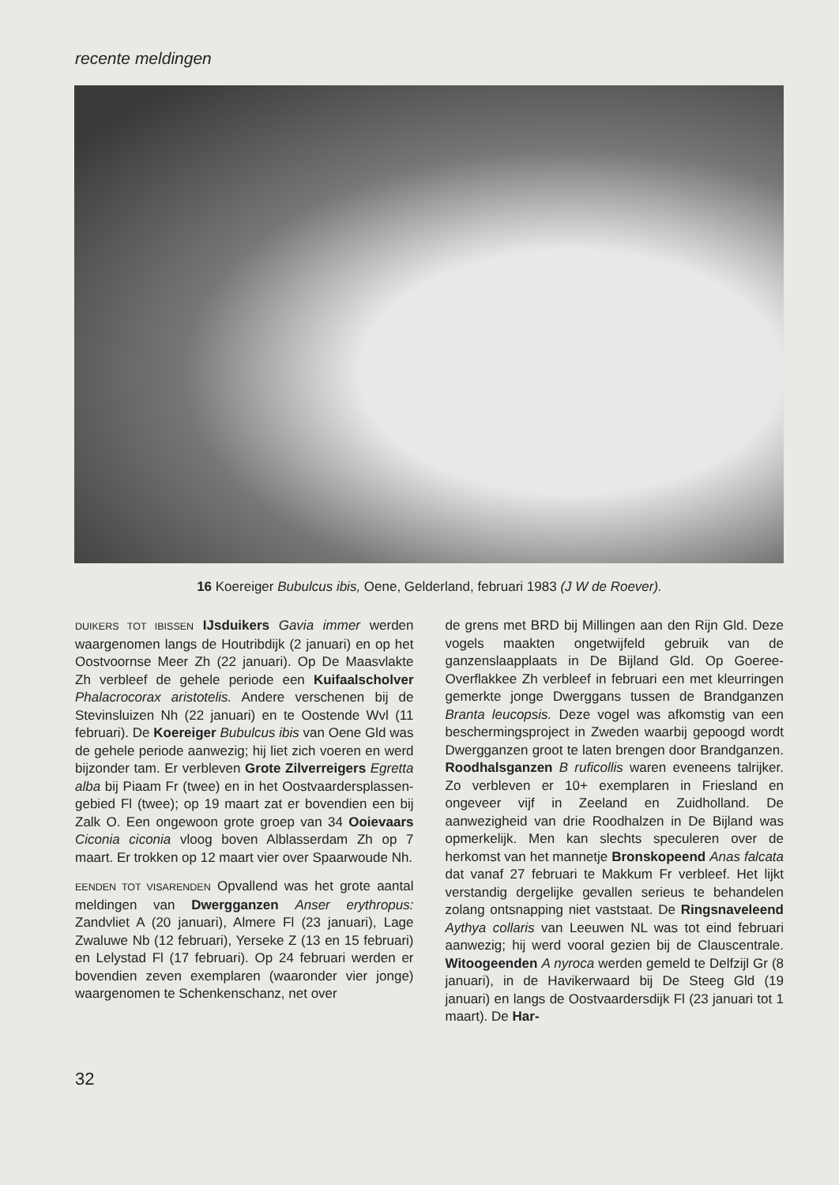recente meldingen
16 Koereiger Bubulcus ibis, Oene, Gelderland, februari 1983 (J W de Roever).
DUIKERS TOT IBISSEN IJsduikers Gavia immer werden waargenomen langs de Houtribdijk (2 januari) en op het Oostvoornse Meer Zh (22 januari). Op De Maasvlakte Zh verbleef de gehele periode een Kuifaalscholver Phalacrocorax aristotelis. Andere verschenen bij de Stevinsluizen Nh (22 januari) en te Oostende Wvl (11 februari). De Koereiger Bubulcus ibis van Oene Gld was de gehele periode aanwezig; hij liet zich voeren en werd bijzonder tam. Er verbleven Grote Zilverreigers Egretta alba bij Piaam Fr (twee) en in het Oostvaardersplassen-gebied Fl (twee); op 19 maart zat er bovendien een bij Zalk O. Een ongewoon grote groep van 34 Ooievaars Ciconia ciconia vloog boven Alblasserdam Zh op 7 maart. Er trokken op 12 maart vier over Spaarwoude Nh.
EENDEN TOT VISARENDEN Opvallend was het grote aantal meldingen van Dwergganzen Anser erythropus: Zandvliet A (20 januari), Almere Fl (23 januari), Lage Zwaluwe Nb (12 februari), Yerseke Z (13 en 15 februari) en Lelystad Fl (17 februari). Op 24 februari werden er bovendien zeven exemplaren (waaronder vier jonge) waargenomen te Schenkenschanz, net over
de grens met BRD bij Millingen aan den Rijn Gld. Deze vogels maakten ongetwijfeld gebruik van de ganzenslaapplaats in De Bijland Gld. Op Goeree-Overflakkee Zh verbleef in februari een met kleurringen gemerkte jonge Dwerggans tussen de Brandganzen Branta leucopsis. Deze vogel was afkomstig van een beschermingsproject in Zweden waarbij gepoogd wordt Dwergganzen groot te laten brengen door Brandganzen. Roodhalsganzen B ruficollis waren eveneens talrijker. Zo verbleven er 10+ exemplaren in Friesland en ongeveer vijf in Zeeland en Zuidholland. De aanwezigheid van drie Roodhalzen in De Bijland was opmerkelijk. Men kan slechts speculeren over de herkomst van het mannetje Bronskopeend Anas falcata dat vanaf 27 februari te Makkum Fr verbleef. Het lijkt verstandig dergelijke gevallen serieus te behandelen zolang ontsnapping niet vaststaat. De Ringsnaveleend Aythya collaris van Leeuwen NL was tot eind februari aanwezig; hij werd vooral gezien bij de Clauscentrale. Witoogeenden A nyroca werden gemeld te Delfzijl Gr (8 januari), in de Havikerwaard bij De Steeg Gld (19 januari) en langs de Oostvaardersdijk Fl (23 januari tot 1 maart). De Har-
32